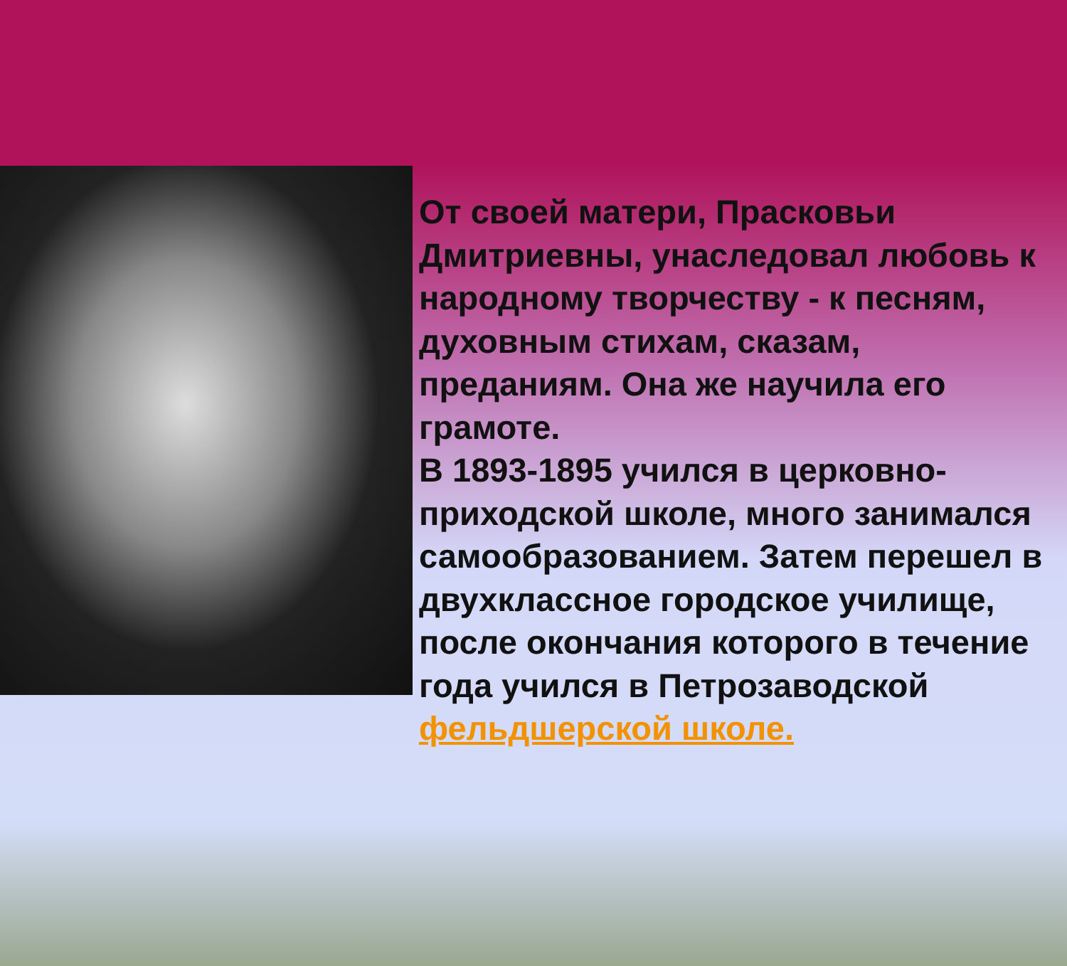От своей матери, Прасковьи Дмитриевны, унаследовал любовь к народному творчеству - к песням, духовным стихам, сказам, преданиям. Она же научила его грамоте.
В 1893-1895 учился в церковно-приходской школе, много занимался самообразованием. Затем перешел в двухклассное городское училище, после окончания которого в течение года учился в Петрозаводской фельдшерской школе.